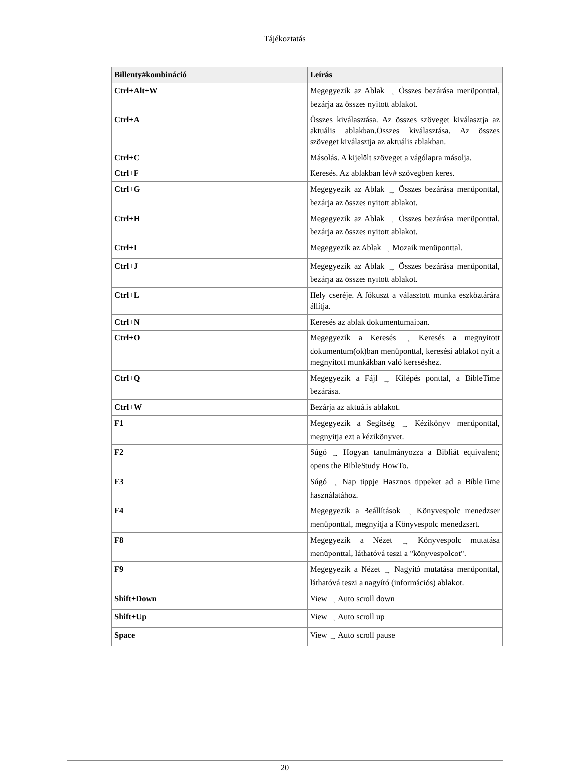Tájékoztatás
| Billenty#kombináció | Leírás |
| --- | --- |
| Ctrl+Alt+W | Megegyezik az Ablak → Összes bezárása menüponttal, bezárja az összes nyitott ablakot. |
| Ctrl+A | Összes kiválasztása. Az összes szöveget kiválasztja az aktuális ablakban.Összes kiválasztása. Az összes szöveget kiválasztja az aktuális ablakban. |
| Ctrl+C | Másolás. A kijelölt szöveget a vágólapra másolja. |
| Ctrl+F | Keresés. Az ablakban lév# szövegben keres. |
| Ctrl+G | Megegyezik az Ablak → Összes bezárása menüponttal, bezárja az összes nyitott ablakot. |
| Ctrl+H | Megegyezik az Ablak → Összes bezárása menüponttal, bezárja az összes nyitott ablakot. |
| Ctrl+I | Megegyezik az Ablak → Mozaik menüponttal. |
| Ctrl+J | Megegyezik az Ablak → Összes bezárása menüponttal, bezárja az összes nyitott ablakot. |
| Ctrl+L | Hely cseréje. A fókuszt a választott munka eszköztárára állítja. |
| Ctrl+N | Keresés az ablak dokumentumaiban. |
| Ctrl+O | Megegyezik a Keresés → Keresés a megnyitott dokumentum(ok)ban menüponttal, keresési ablakot nyit a megnyitott munkákban való kereséshez. |
| Ctrl+Q | Megegyezik a Fájl → Kilépés ponttal, a BibleTime bezárása. |
| Ctrl+W | Bezárja az aktuális ablakot. |
| F1 | Megegyezik a Segítség → Kézikönyv menüponttal, megnyitja ezt a kézikönyvet. |
| F2 | Súgó → Hogyan tanulmányozza a Bibliát equivalent; opens the BibleStudy HowTo. |
| F3 | Súgó → Nap tippje Hasznos tippeket ad a BibleTime használatához. |
| F4 | Megegyezik a Beállítások → Könyvespolc menedzser menüponttal, megnyitja a Könyvespolc menedzsert. |
| F8 | Megegyezik a Nézet → Könyvespolc mutatása menüponttal, láthatóvá teszi a "könyvespolcot". |
| F9 | Megegyezik a Nézet → Nagyító mutatása menüponttal, láthatóvá teszi a nagyító (információs) ablakot. |
| Shift+Down | View → Auto scroll down |
| Shift+Up | View → Auto scroll up |
| Space | View → Auto scroll pause |
20